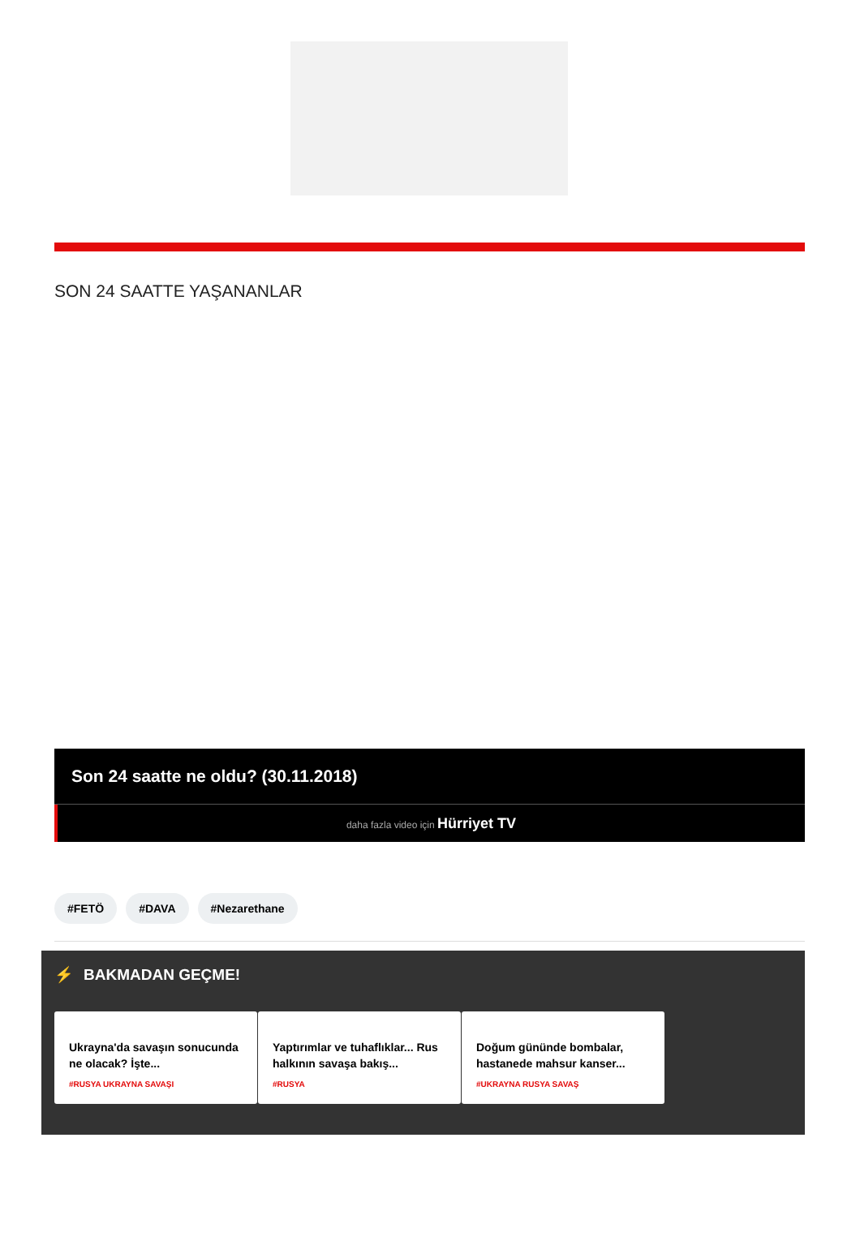SON 24 SAATTE YAŞANANLAR
Son 24 saatte ne oldu? (30.11.2018)
daha fazla video için Hürriyet TV
#FETÖ #DAVA #Nezarethane
⚡ BAKMADAN GEÇME!
Ukrayna'da savaşın sonucunda ne olacak? İşte...
#RUSYA UKRAYNA SAVAŞI
Yaptırımlar ve tuhaflıklar... Rus halkının savaşa bakış...
#RUSYA
Doğum gününde bombalar, hastanede mahsur kanser...
#UKRAYNA RUSYA SAVAŞ